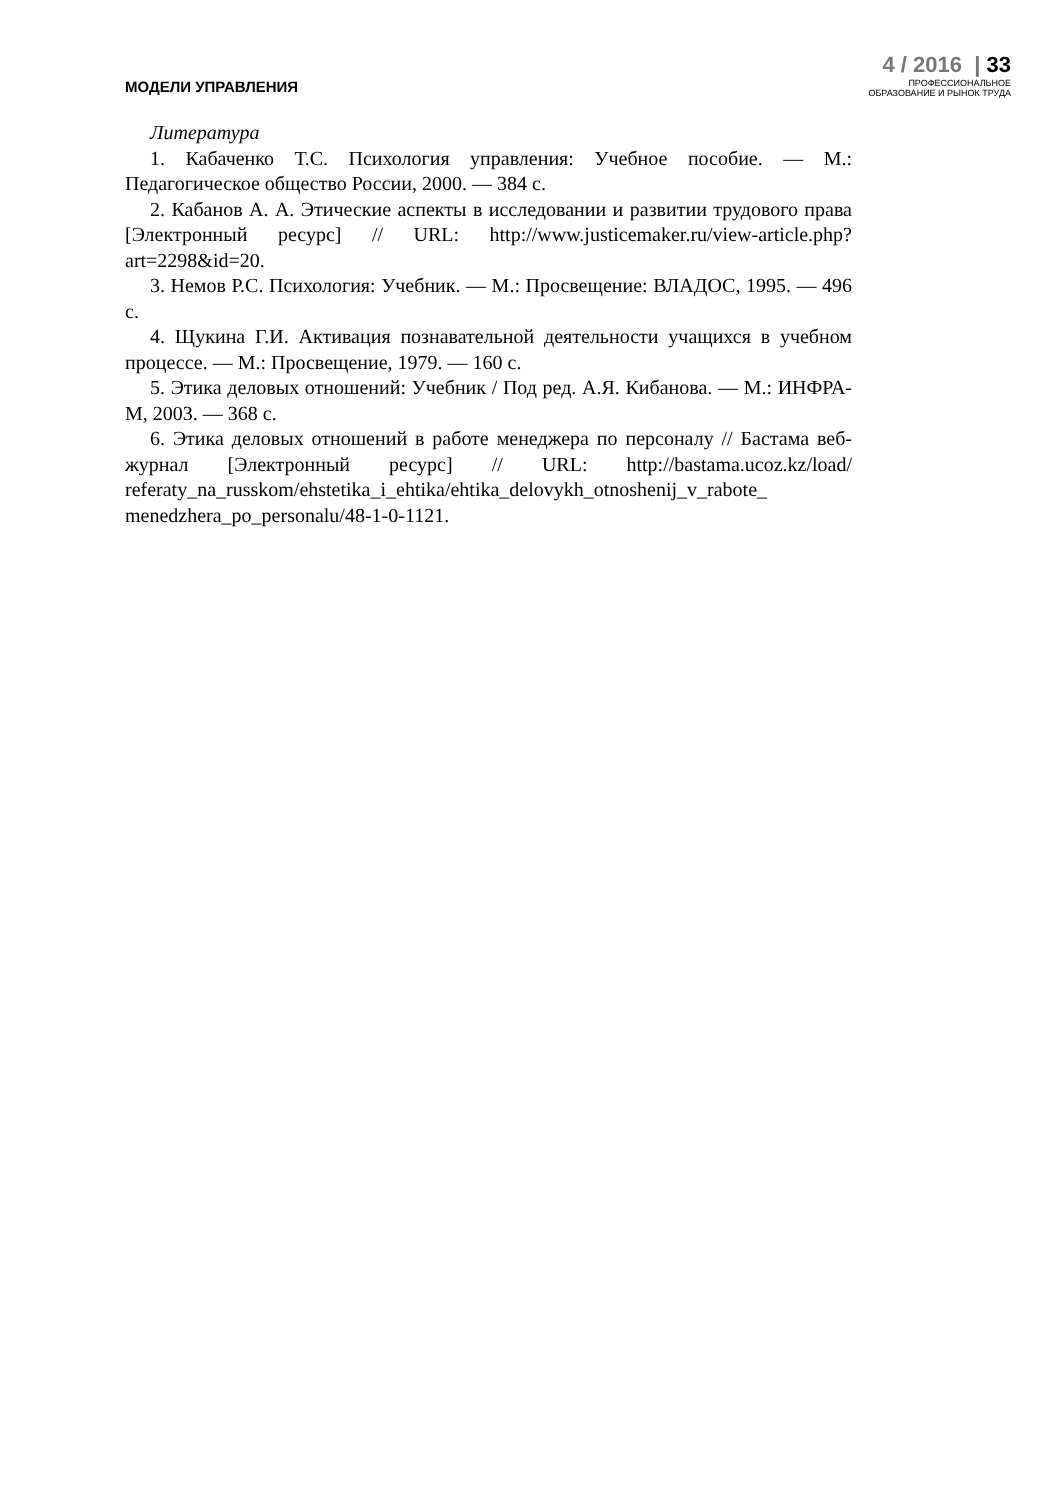МОДЕЛИ УПРАВЛЕНИЯ
4 / 2016 | 33
ПРОФЕССИОНАЛЬНОЕ
ОБРАЗОВАНИЕ И РЫНОК ТРУДА
Литература
1. Кабаченко Т.С. Психология управления: Учебное пособие. — М.: Педагогическое общество России, 2000. — 384 с.
2. Кабанов А. А. Этические аспекты в исследовании и развитии трудового права [Электронный ресурс] // URL: http://www.justicemaker.ru/view-article.php?art=2298&id=20.
3. Немов Р.С. Психология: Учебник. — М.: Просвещение: ВЛАДОС, 1995. — 496 с.
4. Щукина Г.И. Активация познавательной деятельности учащихся в учебном процессе. — М.: Просвещение, 1979. — 160 с.
5. Этика деловых отношений: Учебник / Под ред. А.Я. Кибанова. — М.: ИНФРА-М, 2003. — 368 с.
6. Этика деловых отношений в работе менеджера по персоналу // Бастама веб-журнал [Электронный ресурс] // URL: http://bastama.ucoz.kz/load/ referaty_na_russkom/ehstetika_i_ehtika/ehtika_delovykh_otnoshenij_v_rabote_ menedzhera_po_personalu/48-1-0-1121.